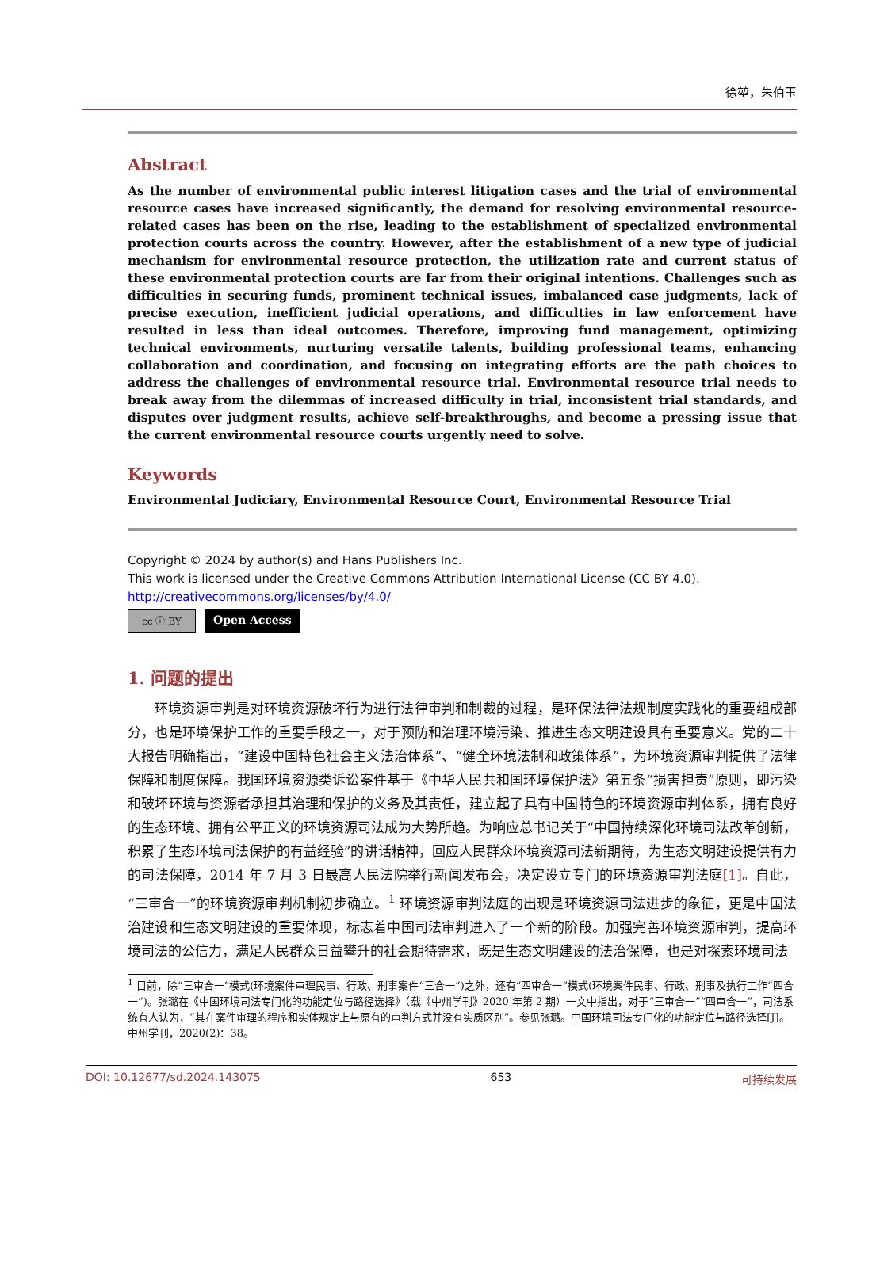徐堃，朱伯玉
Abstract
As the number of environmental public interest litigation cases and the trial of environmental resource cases have increased significantly, the demand for resolving environmental resource-related cases has been on the rise, leading to the establishment of specialized environmental protection courts across the country. However, after the establishment of a new type of judicial mechanism for environmental resource protection, the utilization rate and current status of these environmental protection courts are far from their original intentions. Challenges such as difficulties in securing funds, prominent technical issues, imbalanced case judgments, lack of precise execution, inefficient judicial operations, and difficulties in law enforcement have resulted in less than ideal outcomes. Therefore, improving fund management, optimizing technical environments, nurturing versatile talents, building professional teams, enhancing collaboration and coordination, and focusing on integrating efforts are the path choices to address the challenges of environmental resource trial. Environmental resource trial needs to break away from the dilemmas of increased difficulty in trial, inconsistent trial standards, and disputes over judgment results, achieve self-breakthroughs, and become a pressing issue that the current environmental resource courts urgently need to solve.
Keywords
Environmental Judiciary, Environmental Resource Court, Environmental Resource Trial
Copyright © 2024 by author(s) and Hans Publishers Inc.
This work is licensed under the Creative Commons Attribution International License (CC BY 4.0).
http://creativecommons.org/licenses/by/4.0/
cc ⓘ BY
Open Access
1. 问题的提出
环境资源审判是对环境资源破坏行为进行法律审判和制裁的过程，是环保法律法规制度实践化的重要组成部分，也是环境保护工作的重要手段之一，对于预防和治理环境污染、推进生态文明建设具有重要意义。党的二十大报告明确指出，“建设中国特色社会主义法治体系”、“健全环境法制和政策体系”，为环境资源审判提供了法律保障和制度保障。我国环境资源类诉讼案件基于《中华人民共和国环境保护法》第五条“损害担责”原则，即污染和破坏环境与资源者承担其治理和保护的义务及其责任，建立起了具有中国特色的环境资源审判体系，拥有良好的生态环境、拥有公平正义的环境资源司法成为大势所趋。为响应总书记关于“中国持续深化环境司法改革创新，积累了生态环境司法保护的有益经验”的讲话精神，回应人民群众环境资源司法新期待，为生态文明建设提供有力的司法保障，2014 年 7 月 3 日最高人民法院举行新闻发布会，决定设立专门的环境资源审判法庭[1]。自此，“三审合一”的环境资源审判机制初步确立。<sup>1</sup> 环境资源审判法庭的出现是环境资源司法进步的象征，更是中国法治建设和生态文明建设的重要体现，标志着中国司法审判进入了一个新的阶段。加强完善环境资源审判，提高环境司法的公信力，满足人民群众日益攀升的社会期待需求，既是生态文明建设的法治保障，也是对探索环境司法
<sup>1</sup> 目前，除“三审合一”模式(环境案件审理民事、行政、刑事案件“三合一”)之外，还有“四审合一”模式(环境案件民事、行政、刑事及执行工作“四合一”)。张璐在《中国环境司法专门化的功能定位与路径选择》（载《中州学刊》2020 年第 2 期）一文中指出，对于“三审合一”“四审合一”，司法系统有人认为，“其在案件审理的程序和实体规定上与原有的审判方式并没有实质区别”。参见张璐。中国环境司法专门化的功能定位与路径选择[J]。中州学刊，2020(2)：38。
DOI: 10.12677/sd.2024.143075 653 可持续发展